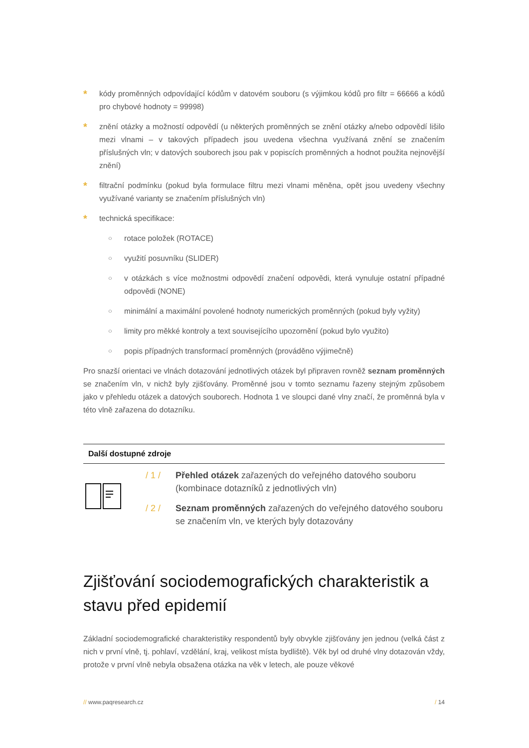*
kódy proměnných odpovídající kódům v datovém souboru (s výjimkou kódů pro filtr = 66666 a kódů pro chybové hodnoty = 99998)
*
znění otázky a možností odpovědí (u některých proměnných se znění otázky a/nebo odpovědí lišilo mezi vlnami – v takových případech jsou uvedena všechna využívaná znění se značením příslušných vln; v datových souborech jsou pak v popiscích proměnných a hodnot použita nejnovější znění)
*
filtrační podmínku (pokud byla formulace filtru mezi vlnami měněna, opět jsou uvedeny všechny využívané varianty se značením příslušných vln)
*
technická specifikace:
○
rotace položek (ROTACE)
○
využití posuvníku (SLIDER)
○
v otázkách s více možnostmi odpovědí značení odpovědi, která vynuluje ostatní případné odpovědi (NONE)
○
minimální a maximální povolené hodnoty numerických proměnných (pokud byly vyžity)
○
limity pro měkké kontroly a text souvisejícího upozornění (pokud bylo využito)
○
popis případných transformací proměnných (prováděno výjimečně)
Pro snazší orientaci ve vlnách dotazování jednotlivých otázek byl připraven rovněž seznam proměnných se značením vln, v nichž byly zjišťovány. Proměnné jsou v tomto seznamu řazeny stejným způsobem jako v přehledu otázek a datových souborech. Hodnota 1 ve sloupci dané vlny značí, že proměnná byla v této vlně zařazena do dotazníku.
Další dostupné zdroje
/ 1 / Přehled otázek zařazených do veřejného datového souboru (kombinace dotazníků z jednotlivých vln)
/ 2 / Seznam proměnných zařazených do veřejného datového souboru se značením vln, ve kterých byly dotazovány
Zjišťování sociodemografických charakteristik a stavu před epidemií
Základní sociodemografické charakteristiky respondentů byly obvykle zjišťovány jen jednou (velká část z nich v první vlně, tj. pohlaví, vzdělání, kraj, velikost místa bydliště). Věk byl od druhé vlny dotazován vždy, protože v první vlně nebyla obsažena otázka na věk v letech, ale pouze věkové
// www.paqresearch.cz / 14